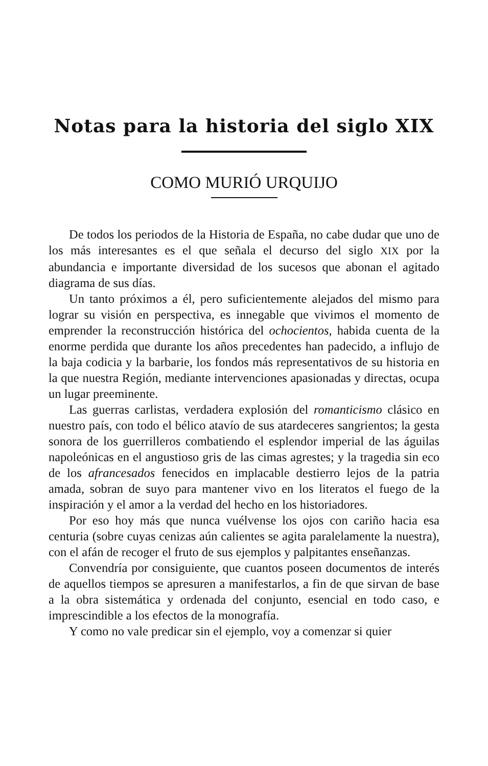Notas para la historia del siglo XIX
COMO MURIÓ URQUIJO
De todos los periodos de la Historia de España, no cabe dudar que uno de los más interesantes es el que señala el decurso del siglo XIX por la abundancia e importante diversidad de los sucesos que abonan el agitado diagrama de sus días.
Un tanto próximos a él, pero suficientemente alejados del mismo para lograr su visión en perspectiva, es innegable que vivimos el momento de emprender la reconstrucción histórica del ochocientos, habida cuenta de la enorme perdida que durante los años precedentes han padecido, a influjo de la baja codicia y la barbarie, los fondos más representativos de su historia en la que nuestra Región, mediante intervenciones apasionadas y directas, ocupa un lugar preeminente.
Las guerras carlistas, verdadera explosión del romanticismo clásico en nuestro país, con todo el bélico atavío de sus atardeceres sangrientos; la gesta sonora de los guerrilleros combatiendo el esplendor imperial de las águilas napoleónicas en el angustioso gris de las cimas agrestes; y la tragedia sin eco de los afrancesados fenecidos en implacable destierro lejos de la patria amada, sobran de suyo para mantener vivo en los literatos el fuego de la inspiración y el amor a la verdad del hecho en los historiadores.
Por eso hoy más que nunca vuélvense los ojos con cariño hacia esa centuria (sobre cuyas cenizas aún calientes se agita paralelamente la nuestra), con el afán de recoger el fruto de sus ejemplos y palpitantes enseñanzas.
Convendría por consiguiente, que cuantos poseen documentos de interés de aquellos tiempos se apresuren a manifestarlos, a fin de que sirvan de base a la obra sistemática y ordenada del conjunto, esencial en todo caso, e imprescindible a los efectos de la monografía.
Y como no vale predicar sin el ejemplo, voy a comenzar si quier